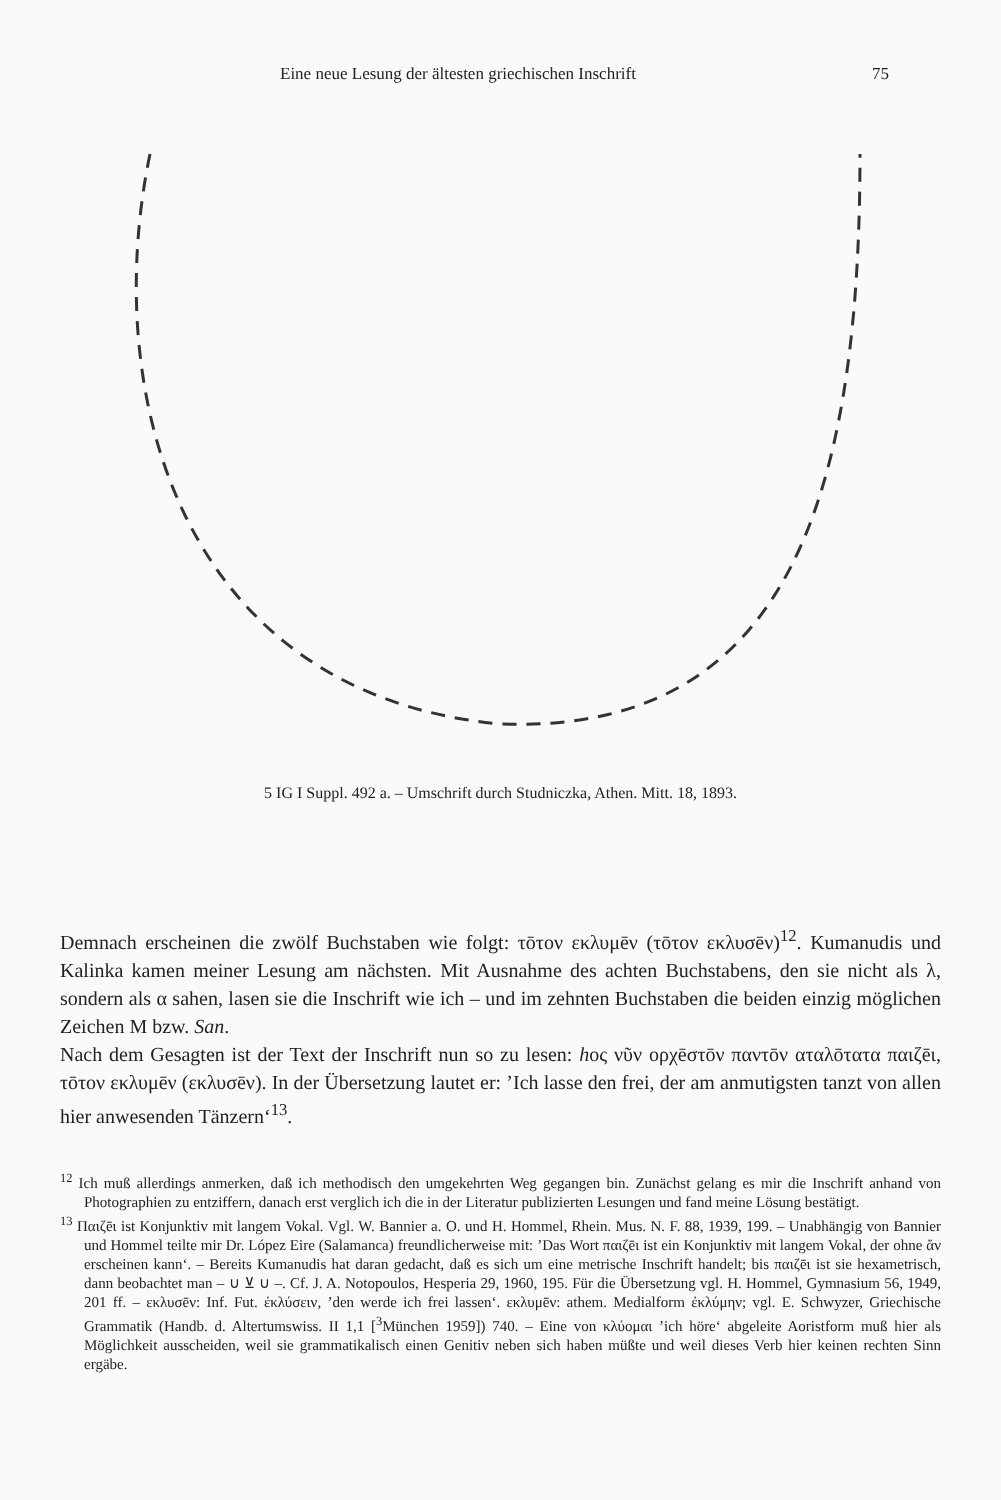Eine neue Lesung der ältesten griechischen Inschrift 75
5 IG I Suppl. 492 a. – Umschrift durch Studniczka, Athen. Mitt. 18, 1893.
Demnach erscheinen die zwölf Buchstaben wie folgt: τōτον εκλυμēν (τōτον εκλυσēν)<sup>12</sup>. Kumanudis und Kalinka kamen meiner Lesung am nächsten. Mit Ausnahme des achten Buchstabens, den sie nicht als λ, sondern als α sahen, lasen sie die Inschrift wie ich – und im zehnten Buchstaben die beiden einzig möglichen Zeichen M bzw. San.
Nach dem Gesagten ist der Text der Inschrift nun so zu lesen: hος νῦν ορχēστōν παντōν αταλōτατα παιζēι, τōτον εκλυμēν (εκλυσēν). In der Übersetzung lautet er: ’Ich lasse den frei, der am anmutigsten tanzt von allen hier anwesenden Tänzern‘<sup>13</sup>.
<sup>12</sup> Ich muß allerdings anmerken, daß ich methodisch den umgekehrten Weg gegangen bin. Zunächst gelang es mir die Inschrift anhand von Photographien zu entziffern, danach erst verglich ich die in der Literatur publizierten Lesungen und fand meine Lösung bestätigt.
<sup>13</sup> Παιζēι ist Konjunktiv mit langem Vokal. Vgl. W. Bannier a. O. und H. Hommel, Rhein. Mus. N. F. 88, 1939, 199. – Unabhängig von Bannier und Hommel teilte mir Dr. López Eire (Salamanca) freundlicherweise mit: ’Das Wort παιζēι ist ein Konjunktiv mit langem Vokal, der ohne ἄν erscheinen kann‘. – Bereits Kumanudis hat daran gedacht, daß es sich um eine metrische Inschrift handelt; bis παιζēι ist sie hexametrisch, dann beobachtet man – ∪ ⊻ ∪ –. Cf. J. A. Notopoulos, Hesperia 29, 1960, 195. Für die Übersetzung vgl. H. Hommel, Gymnasium 56, 1949, 201 ff. – εκλυσēν: Inf. Fut. ἐκλύσειν, ’den werde ich frei lassen‘. εκλυμēν: athem. Medialform ἐκλύμην; vgl. E. Schwyzer, Griechische Grammatik (Handb. d. Altertumswiss. II 1,1 [<sup>3</sup>München 1959]) 740. – Eine von κλύομαι ’ich höre‘ abgeleite Aoristform muß hier als Möglichkeit ausscheiden, weil sie grammatikalisch einen Genitiv neben sich haben müßte und weil dieses Verb hier keinen rechten Sinn ergäbe.